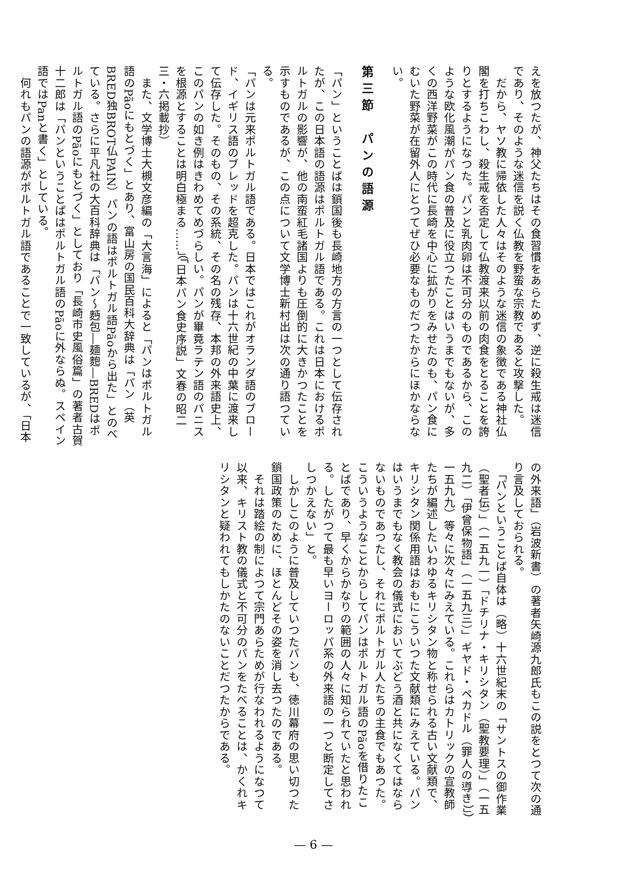えを放つたが、神父たちはその食習慣をあらためず、逆に殺生戒は迷信であり、そのような迷信を説く仏教を野蛮な宗教であると攻撃した。
　だから、ヤソ教に帰依した人々はそのような迷信の象徴である神社仏閣を打ちこわし、殺生戒を否定して仏教渡来以前の肉食をとることを誇りとするようになつた。パンと乳肉卵は不可分のものであるから、このような欧化風潮がパン食の普及に役立つたことはいうまでもないが、多くの西洋野菜がこの時代に長崎を中心に拡がりをみせたのも、パン食にむいた野菜が在留外人にとつてぜひ必要なものだつたからにほかならない。
第三節　パンの語源
「パン」ということばは鎖国後も長崎地方の方言の一つとして伝存されたが、この日本語の語源はポルトガル語である。これは日本におけるポルトガルの影響が、他の南蛮紅毛諸国よりも圧倒的に大きかつたことを示すものであるが、この点について文学博士新村出は次の通り語つている。
「パンは元来ポルトガル語である。日本ではこれがオランダ語のブロード、イギリス語のブレッドを超克した。パンは十六世紀の中葉に渡来して伝存した。そのもの、その系統、その名の残存、本邦の外来語史上、このパンの如き例はきわめてめづらしい。パンが畢竟ラテン語のパニスを根源とすることは明白極まる……」（「日本パン食史序説」文春の昭二三・六掲載抄）
　また、文学博士大槻文彦編の「大言海」によると「パンはポルトガル語のPãoにもとづく」とあり、富山房の国民百科大辞典は「パン（英BRED独BROT仏PAIN）パンの語はポルトガル語Pãoから出た」とのべている。さらに平凡社の大百科辞典は「パン〜麪包―麺麭―BREDはポルトガル語のPãoにもとづく」としており「長崎市史風俗篇」の著者古賀十二郎は「パンということばはポルトガル語のPãoに外ならぬ。スペイン語ではPanと書く」としている。
　何れもパンの語源がポルトガル語であることで一致しているが、「日本
の外来語」（岩波新書）の著者矢崎源九郎氏もこの説をとつて次の通り言及しておられる。
　「パンということば自体は（略）十六世紀末の「サントスの御作業（聖者伝）」（一五九一）「ドチリナ・キリシタン（聖教要理）」（一五九二）「伊曾保物語」（一五九三）」ギヤド・ペカドル（罪人の導き）」）一五九九）等々に次々にみえている。これらはカトリックの宣教師たちが編述したいわゆるキリシタン物と称せられる古い文献類で、キリシタン関係用語はおもにこういつた文献類にみえている。パンはいうまでもなく教会の儀式においてぶどう酒と共になくてはならないものであつたし、それにポルトガル人たちの主食でもあつた。こういうようなことからしてパンはポルトガル語のPãoを借りたことばであり、早くからかなりの範囲の人々に知られていたと思われる。したがつて最も早いヨーロッパ系の外来語の一つと断定してさしつかえない」と。
　しかしこのように普及していつたパンも、徳川幕府の思い切つた鎖国政策のために、ほとんどその姿を消し去つたのである。
　それは踏絵の制によつて宗門あらためが行なわれるようになつて以来、キリスト教の儀式と不可分のパンをたべることは、かくれキリシタンと疑われてもしかたのないことだつたからである。
— 6 —